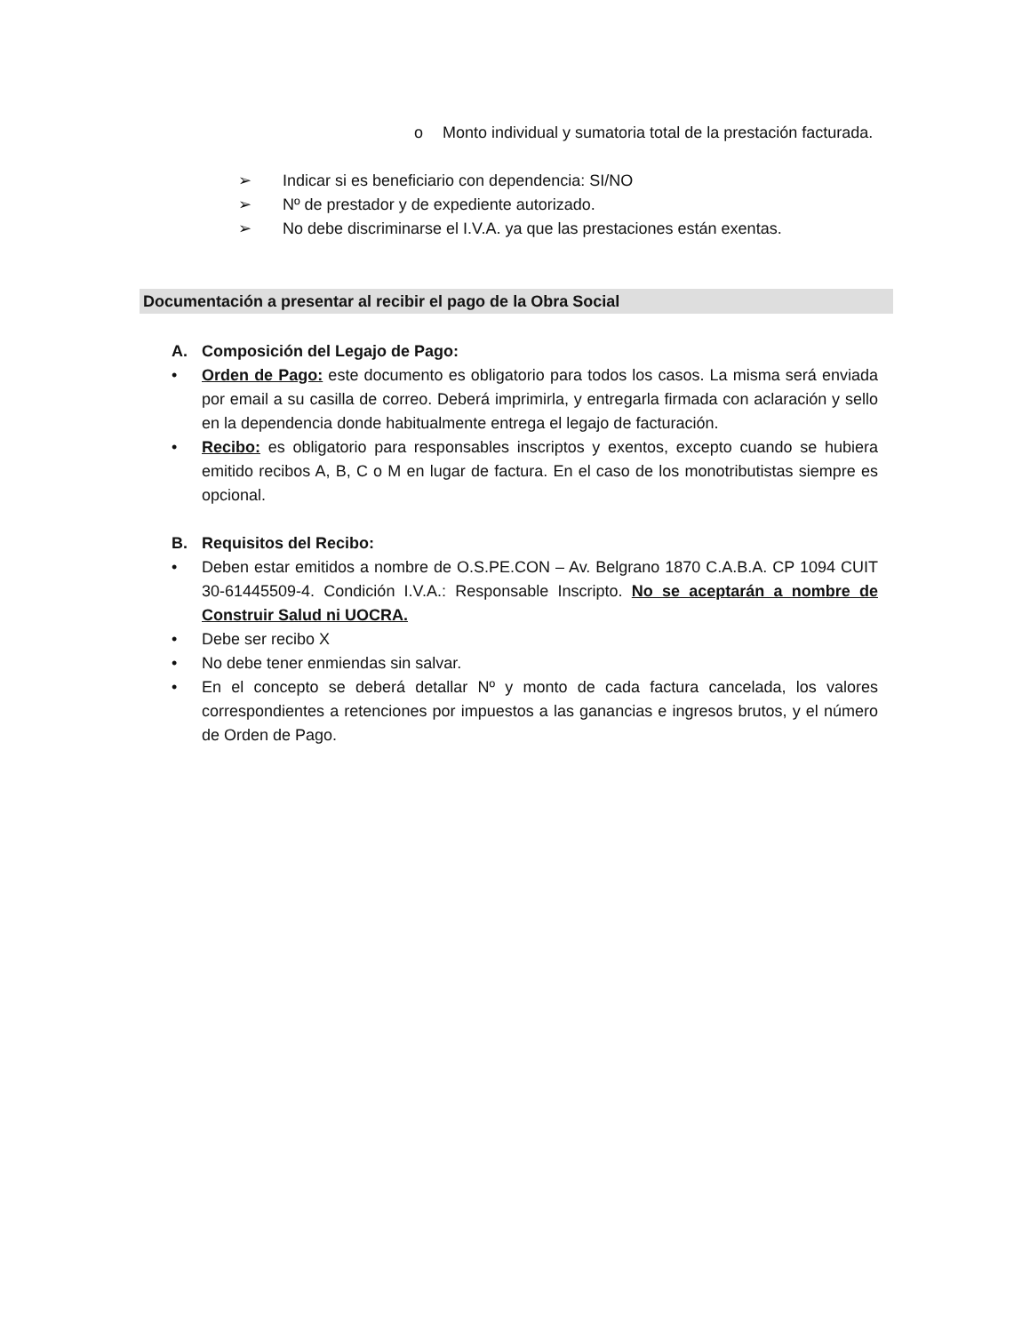o Monto individual y sumatoria total de la prestación facturada.
➢ Indicar si es beneficiario con dependencia: SI/NO
➢ Nº de prestador y de expediente autorizado.
➢ No debe discriminarse el I.V.A. ya que las prestaciones están exentas.
Documentación a presentar al recibir el pago de la Obra Social
A. Composición del Legajo de Pago:
• Orden de Pago: este documento es obligatorio para todos los casos. La misma será enviada por email a su casilla de correo. Deberá imprimirla, y entregarla firmada con aclaración y sello en la dependencia donde habitualmente entrega el legajo de facturación.
• Recibo: es obligatorio para responsables inscriptos y exentos, excepto cuando se hubiera emitido recibos A, B, C o M en lugar de factura. En el caso de los monotributistas siempre es opcional.
B. Requisitos del Recibo:
• Deben estar emitidos a nombre de O.S.PE.CON – Av. Belgrano 1870 C.A.B.A. CP 1094 CUIT 30-61445509-4. Condición I.V.A.: Responsable Inscripto. No se aceptarán a nombre de Construir Salud ni UOCRA.
• Debe ser recibo X
• No debe tener enmiendas sin salvar.
• En el concepto se deberá detallar Nº y monto de cada factura cancelada, los valores correspondientes a retenciones por impuestos a las ganancias e ingresos brutos, y el número de Orden de Pago.